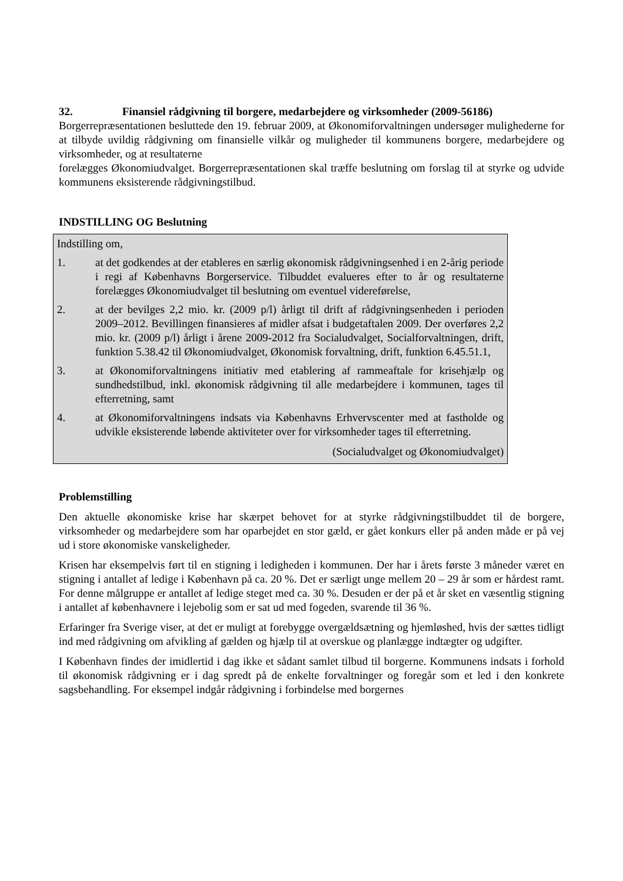32. Finansiel rådgivning til borgere, medarbejdere og virksomheder (2009-56186)
Borgerrepræsentationen besluttede den 19. februar 2009, at Økonomiforvaltningen undersøger mulighederne for at tilbyde uvildig rådgivning om finansielle vilkår og muligheder til kommunens borgere, medarbejdere og virksomheder, og at resultaterne
forelægges Økonomiudvalget. Borgerrepræsentationen skal træffe beslutning om forslag til at styrke og udvide kommunens eksisterende rådgivningstilbud.
INDSTILLING OG Beslutning
Indstilling om,
1. at det godkendes at der etableres en særlig økonomisk rådgivningsenhed i en 2-årig periode i regi af Københavns Borgerservice. Tilbuddet evalueres efter to år og resultaterne forelægges Økonomiudvalget til beslutning om eventuel videreførelse,
2. at der bevilges 2,2 mio. kr. (2009 p/l) årligt til drift af rådgivningsenheden i perioden 2009–2012. Bevillingen finansieres af midler afsat i budgetaftalen 2009. Der overføres 2,2 mio. kr. (2009 p/l) årligt i årene 2009-2012 fra Socialudvalget, Socialforvaltningen, drift, funktion 5.38.42 til Økonomiudvalget, Økonomisk forvaltning, drift, funktion 6.45.51.1,
3. at Økonomiforvaltningens initiativ med etablering af rammeaftale for krisehjælp og sundhedstilbud, inkl. økonomisk rådgivning til alle medarbejdere i kommunen, tages til efterretning, samt
4. at Økonomiforvaltningens indsats via Københavns Erhvervscenter med at fastholde og udvikle eksisterende løbende aktiviteter over for virksomheder tages til efterretning.
(Socialudvalget og Økonomiudvalget)
Problemstilling
Den aktuelle økonomiske krise har skærpet behovet for at styrke rådgivningstilbuddet til de borgere, virksomheder og medarbejdere som har oparbejdet en stor gæld, er gået konkurs eller på anden måde er på vej ud i store økonomiske vanskeligheder.
Krisen har eksempelvis ført til en stigning i ledigheden i kommunen. Der har i årets første 3 måneder været en stigning i antallet af ledige i København på ca. 20 %. Det er særligt unge mellem 20 – 29 år som er hårdest ramt. For denne målgruppe er antallet af ledige steget med ca. 30 %. Desuden er der på et år sket en væsentlig stigning i antallet af københavnere i lejebolig som er sat ud med fogeden, svarende til 36 %.
Erfaringer fra Sverige viser, at det er muligt at forebygge overgældsætning og hjemløshed, hvis der sættes tidligt ind med rådgivning om afvikling af gælden og hjælp til at overskue og planlægge indtægter og udgifter.
I København findes der imidlertid i dag ikke et sådant samlet tilbud til borgerne. Kommunens indsats i forhold til økonomisk rådgivning er i dag spredt på de enkelte forvaltninger og foregår som et led i den konkrete sagsbehandling. For eksempel indgår rådgivning i forbindelse med borgernes